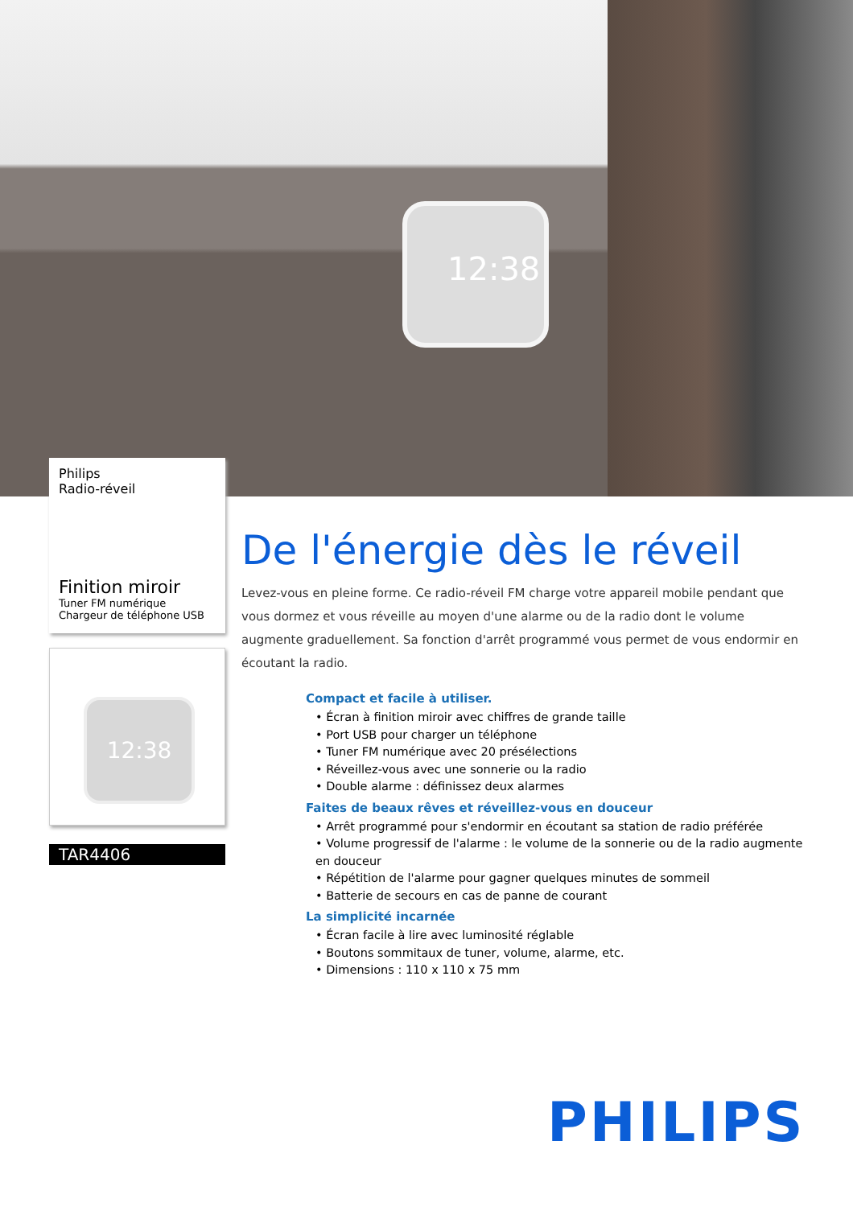12:38
Philips
Radio-réveil
Finition miroir
Tuner FM numérique
Chargeur de téléphone USB
12:38
TAR4406
De l'énergie dès le réveil
Levez-vous en pleine forme. Ce radio-réveil FM charge votre appareil mobile pendant que vous dormez et vous réveille au moyen d'une alarme ou de la radio dont le volume augmente graduellement. Sa fonction d'arrêt programmé vous permet de vous endormir en écoutant la radio.
Compact et facile à utiliser.
• Écran à finition miroir avec chiffres de grande taille
• Port USB pour charger un téléphone
• Tuner FM numérique avec 20 présélections
• Réveillez-vous avec une sonnerie ou la radio
• Double alarme : définissez deux alarmes
Faites de beaux rêves et réveillez-vous en douceur
• Arrêt programmé pour s'endormir en écoutant sa station de radio préférée
• Volume progressif de l'alarme : le volume de la sonnerie ou de la radio augmente en douceur
• Répétition de l'alarme pour gagner quelques minutes de sommeil
• Batterie de secours en cas de panne de courant
La simplicité incarnée
• Écran facile à lire avec luminosité réglable
• Boutons sommitaux de tuner, volume, alarme, etc.
• Dimensions : 110 x 110 x 75 mm
PHILIPS